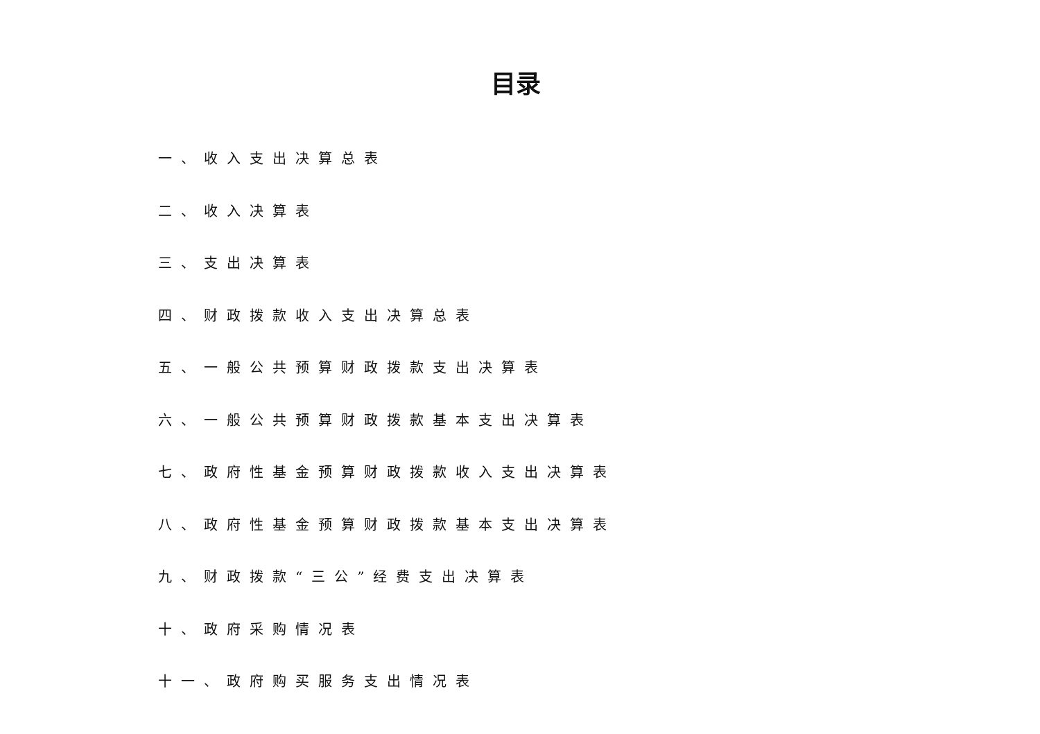目录
一、收入支出决算总表
二、收入决算表
三、支出决算表
四、财政拨款收入支出决算总表
五、一般公共预算财政拨款支出决算表
六、一般公共预算财政拨款基本支出决算表
七、政府性基金预算财政拨款收入支出决算表
八、政府性基金预算财政拨款基本支出决算表
九、财政拨款“三公”经费支出决算表
十、政府采购情况表
十一、政府购买服务支出情况表